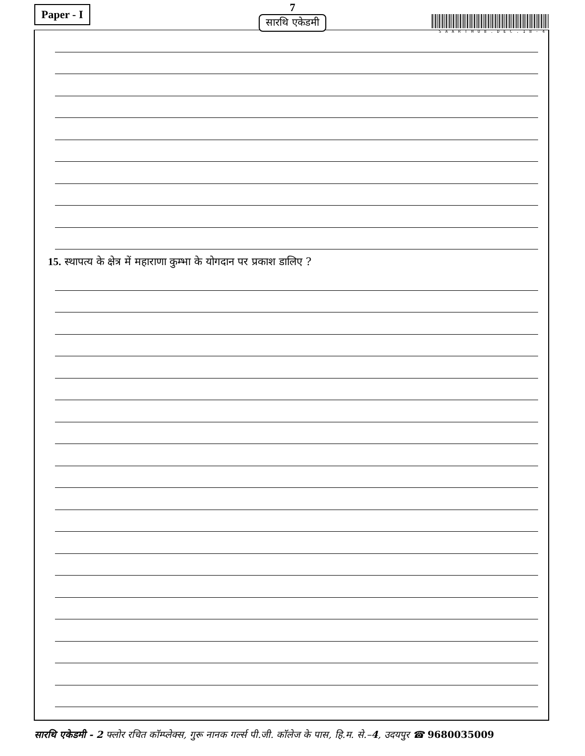Paper - I
7
सारथि एकेडमी
SAARTHU8.DEC.18-4 15. स्थापत्य के क्षेत्र में महाराणा कुम्भा के योगदान पर प्रकाश डालिए ?
सारथि एकेडमी - 2 फ्लोर रचित कॉम्प्लेक्स, गुरू नानक गर्ल्स पी.जी. कॉलेज के पास, हि.म. से.–4, उदयपुर ☎ 9680035009